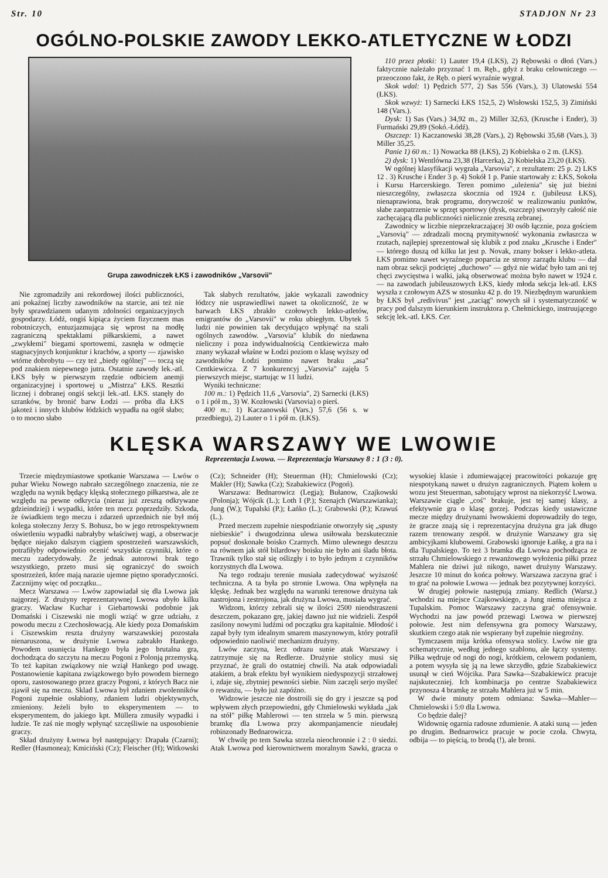Str. 10 STADJON Nr 23
OGÓLNO-POLSKIE ZAWODY LEKKO-ATLETYCZNE W ŁODZI
Grupa zawodniczek ŁKS i zawodników „Varsovii"
Nie zgromadziły ani rekordowej ilości publiczności, ani pokaźnej liczby zawodników na starcie, ani też nie były sprawdzianem udanym zdolności organizacyjnych gospodarzy. Łódź, ongiś kipiąca życiem fizycznem mas robotniczych, entuzjazmująca się wprost na modłę zagraniczną spektaklami piłkarskiemi, a nawet „zwykłemi" biegami sportowemi, zasnęła w odmęcie stagnacyjnych konjunktur i krachów, a sporty — zjawisko wtórne dobrobytu — czy też „biedy ogólnej" — toczą się pod znakiem niepewnego jutra. Ostatnie zawody lek.-atl. ŁKS były w pierwszym rzędzie odbiciem anemji organizacyjnej i sportowej u „Mistrza" ŁKS. Resztki licznej i dobranej ongiś sekcji lek.-atl. ŁKS. stanęły do szranków, by bronić barw Łodzi — próba dla ŁKS jakoteż i innych klubów łódzkich wypadła na ogół słabo; o to mocno słabo
Tak słabych rezultatów, jakie wykazali zawodnicy łódzcy nie usprawiedliwi nawet ta okoliczność, że w barwach ŁKS zbrakło czołowych lekko-atletów, emigrantów do „Varsovii" w roku ubiegłym. Ubytek 5 ludzi nie powinien tak decydująco wpłynąć na szali ogólnych zawodów. „Varsovia" klubik do niedawna nieliczny i poza indywidualnością Centkiewicza mało znany wykazał właśne w Łodzi poziom o klasę wyższy od zawodników Łodzi pomimo nawet braku „asa" Centkiewicza. Z 7 konkurencyj „Varsovia" zajęła 5 pierwszych miejsc, startując w 11 ludzi.
Wyniki techniczne:
100 m.: 1) Pędzich 11,6 „Varsovia", 2) Sarnecki (ŁKS) o 1 i pół m., 3) W. Kozłowski (Varsovia) o pierś.
400 m.: 1) Kaczanowski (Vars.) 57,6 (56 s. w przedbiegu), 2) Lauter o 1 i pół m. (ŁKS).
110 przez płotki: 1) Lauter 19,4 (LKS), 2) Rębowski o dłoń (Vars.) faktycznie należało przyznać 1 m. Ręb., gdyż z braku celowniczego — przeoczono fakt, że Ręb. o pierś wyraźnie wygrał.
Skok wdal: 1) Pędzich 577, 2) Sas 556 (Vars.), 3) Ulatowski 554 (ŁKS).
Skok wzwyż: 1) Sarnecki ŁKS 152,5, 2) Wisłowski 152,5, 3) Zimiński 148 (Vars.).
Dysk: 1) Sas (Vars.) 34,92 m., 2) Miller 32,63, (Krusche i Ender), 3) Furmański 29,89 (Sokó.-Łódź).
Oszczep: 1) Kaczanowski 38,28 (Vars.), 2) Rębowski 35,68 (Vars.), 3) Miller 35,25.
Panie 1) 60 m.: 1) Nowacka 88 (ŁKS), 2) Kobielska o 2 m. (LKS).
2) dysk: 1) Wentlówna 23,38 (Harcerka), 2) Kobielska 23,20 (ŁKS).
W ogólnej klasyfikacji wygrała „Varsovia", z rezultatem: 25 p. 2) LKS 12 . 3) Krusche i Ender 3 p. 4) Sokół 1 p. Panie startowały z: ŁKS, Sokoła i Kursu Harcerskiego. Teren pomimo „uleżenia" się już bieżni nieszczególny, zwłaszcza skocznia od 1924 r. (jubileusz ŁKS), nienaprawiona, brak programu, dorywczość w realizowaniu punktów, słabe zaopatrzenie w sprzęt sportowy (dysk, oszczep) stworzyły całość nie zachęcającą dla publiczności nielicznie zresztą zebranej.
Zawodnicy w liczbie nieprzekraczającej 30 osób łącznie, poza gościem „Varsovią" — zdradzali mocną prymitywność wykonania zwłaszcza w rzutach, najlepiej sprezentował się klubik z pod znaku „Krusche i Ender" — którego duszą od kilku lat jest p. Novak, znany bokser i lekko-atleta. ŁKS pomimo nawet wyraźnego poparcia ze strony zarządu klubu — dał nam obraz sekcji podciętej „duchowo" — gdyż nie widać było tam ani tej chęci zwycięstwa i walki, jaką obserwować można było nawet w 1924 r. — na zawodach jubileuszowych ŁKS, kiedy młoda sekcja lek-atl. ŁKS wyszła z czołowym AZS w stosunku 42 p. do 19. Niezbędnym warunkiem by ŁKS był „redivivus" jest „zaciąg" nowych sił i systematyczność w pracy pod dalszym kierunkiem instruktora p. Chełmickiego, instruującego sekcję lek.-atl. ŁKS. Cer.
KLĘSKA WARSZAWY WE LWOWIE
Reprezentacja Lwowa. — Reprezentacja Warszawy 8 : 1 (3 : 0).
Trzecie międzymiastowe spotkanie Warszawa — Lwów o puhar Wieku Nowego nabrało szczególnego znaczenia, nie ze względu na wynik będący klęską stołecznego piłkarstwa, ale ze względu na pewne odkrycia (nieraz już zresztą odkrywane gdzieindziej) i wypadki, które ten mecz poprzedziły. Szkoda, że świadkiem tego meczu i zdarzeń uprzednich nie był mój kolega stołeczny Jerzy S. Bohusz, bo w jego retrospektywnem oświetleniu wypadki nabrałyby właściwej wagi, a obserwacje będące niejako dalszym ciągiem spostrzeżeń warszawskich, potrafiłyby odpowiednio ocenić wszystkie czynniki, które o meczu zadecydowały. Że jednak autorowi brak tego wszystkiego, przeto musi się ograniczyć do swoich spostrzeżeń, które mają narazie ujemne piętno sporadyczności. Zacznijmy więc od początku...
Mecz Warszawa — Lwów zapowiadał się dla Lwowa jak najgorzej. Z drużyny reprezentatywnej Lwowa ubyło kilku graczy. Wacław Kuchar i Giebartowski podobnie jak Domański i Ciszewski nie mogli wziąć w grze udziału, z powodu meczu z Czechosłowacją. Ale kiedy poza Domańskim i Ciszewskim reszta drużyny warszawskiej pozostała nienaruszona, w drużynie Lwowa zabrakło Hankego. Powodem usunięcia Hankego była jego brutalna gra, dochodząca do szczytu na meczu Pogoni z Polonją przemyską. To też kapitan związkowy nie wziął Hankego pod uwagę. Postanowienie kapitana związkowego było powodem biernego oporu, zastosowanego przez graczy Pogoni, z których Bacz nie zjawił się na meczu. Sklad Lwowa był zdaniem zwolenników Pogoni zupełnie osłabiony, zdaniem ludzi objektywnych, zmieniony. Jeżeli było to eksperymentem — to eksperymentem, do jakiego kpt. Müllera zmusiły wypadki i ludzie. Te zaś nie mogły wpłynąć szczęśliwie na usposobienie graczy.
Skład drużyny Łwowa był następujący: Drapała (Czarni); Redler (Hasmonea); Kmiciński (Cz); Fleischer (H); Witkowski (Cz); Schneider (H); Steuerman (H); Chmielowski (Cz); Makler (H); Sawka (Cz); Szabakiewicz (Pogoń).
Warszawa: Bednarowicz (Legja); Bułanow, Czajkowski (Polonja); Wójcik (L.); Loth I (P.); Szenajch (Warszawianka); Jung (W.); Tupalski (P.); Łańko (L.); Grabowski (P.); Krawuś (L.).
Przed meczem zupełnie niespodzianie otworzyły się „spusty niebieskie" i dwugodzinna ulewa usiłowała bezskutecznie popsuć doskonałe boisko Czarnych. Mimo ulewnego deszczu na równem jak stół bilardowy boisku nie było ani śladu błota. Trawnik tylko stał się oślizgły i to było jednym z czynników korzystnych dla Lwowa.
Na tego rodzaju terenie musiała zadecydować wyższość techniczna. A ta była po stronie Lwowa. Ona wpłynęła na klęskę. Jednak bez względu na warunki terenowe drużyna tak nastrojona i zestrojona, jak drużyna Lwowa, musiała wygrać.
Widzom, którzy zebrali się w ilości 2500 nieodstraszeni deszczem, pokazano grę, jakiej dawno już nie widzieli. Zespół zasilony nowymi ludźmi od początku gra kapitalnie. Młodość i zapał były tym idealnym smarem maszynowym, który potrafił odpowiednio naoliwić mechanizm drużyny.
Lwów zaczyna, lecz odrazu sunie atak Warszawy i zatrzymuje się na Redlerze. Drużynie stolicy musi się przyznać, że grali do ostatniej chwili. Na atak odpowiadali atakiem, a brak efektu był wynikiem niedyspozycji strzałowej i, zdaje się, zbytniej pewności siebie. Nim zaczęli serjo myśleć o rewanżu, — było już zapóźno.
Widzowie jeszcze nie dostroili się do gry i jeszcze są pod wpływem złych przepowiedni, gdy Chmielowski wykłada „jak na stół" piłkę Mahlerowi — ten strzela w 5 min. pierwszą bramkę dla Lwowa przy akompanjamencie nieudałej robinzonady Bednarowicza.
W chwilę po tem Sawka strzela nieochronnie i 2 : 0 siedzi. Atak Lwowa pod kierownictwem moralnym Sawki, gracza o wysokiej klasie i zdumiewającej pracowitości pokazuje grę niespotykaną nawet u drużyn zagranicznych. Piątem kołem u wozu jest Steuerman, sabotujący wprost na niekorzyść Lwowa. Warszawie ciągle „coś" brakuje, jest tej samej klasy, a efektywnie gra o klasę gorzej. Podczas kiedy ustawiczne mecze między drużynami lwowskiemi doprowadziły do tego, że gracze znają się i reprezentacyjna drużyna gra jak długo razem trenowany zespół. w drużynie Warszawy gra się ambicyjkami klubowemi. Grabowski ignoruje Łańkę, a gra na i dla Tupalskiego. To też 3 bramka dla Lwowa pochodząca ze strzału Chmielowskiego z rewanżowego wyłożenia piłki przez Mahlera nie dziwi już nikogo, nawet drużyny Warszawy. Jeszcze 10 minut do końca połowy. Warszawa zaczyna grać i to grać na połowie Lwowa — jednak bez pozytywnej korzyści.
W drugiej połowie następują zmiany. Redlich (Warsz.) wchodzi na miejsce Czajkowskiego, a Jung niema miejsca z Tupalskim. Pomoc Warszawy zaczyna grać ofensywnie. Wychodzi na jaw powód przewagi Lwowa w pierwszej połowie. Jest nim defensywna gra pomocy Warszawy, skutkiem czego atak nie wspierany był zupełnie niegroźny.
Tymczasem mija krótka ofensywa stolicy. Lwów nie gra schematycznie, według jednego szablonu, ale łączy systemy. Piłka wędruje od nogi do nogi, krótkiem, celowem podaniem, a potem wysyła się ją na lewe skrzydło, gdzie Szabakiewicz usunął w cień Wójcika. Para Sawka—Szabakiewicz pracuje najskuteczniej. Ich kombinacja po centrze Szabakiewicz przynosza 4 bramkę ze strzału Mahlera już w 5 min.
W dwie minuty potem odmiana: Sawka—Mahler—Chmielowski i 5:0 dla Lwowa.
Co będzie dalej?
Widownię ogarnia radosne zdumienie. A ataki suną — jeden po drugim. Bednarowicz pracuje w pocie czoła. Chwyta, odbija — to pięścią, to brodą (!), ale broni.